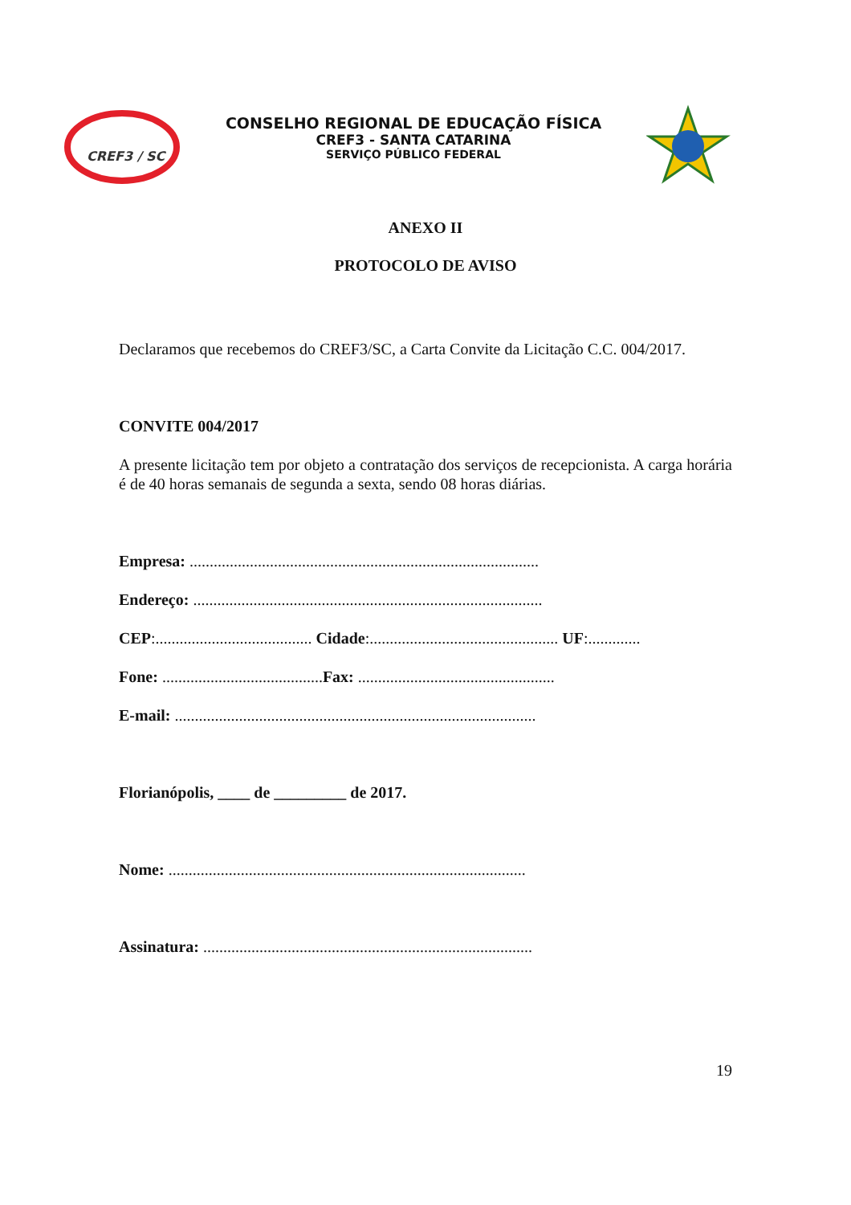CREF3 / SC
CONSELHO REGIONAL DE EDUCAÇÃO FÍSICA
CREF3 - SANTA CATARINA
SERVIÇO PÚBLICO FEDERAL
ANEXO II
PROTOCOLO DE AVISO
Declaramos que recebemos do CREF3/SC, a Carta Convite da Licitação C.C. 004/2017.
CONVITE 004/2017
A presente licitação tem por objeto a contratação dos serviços de recepcionista. A carga horária é de 40 horas semanais de segunda a sexta, sendo 08 horas diárias.
Empresa: .......................................................................................
Endereço: .......................................................................................
CEP:....................................... Cidade:............................................... UF:.............
Fone: ........................................ Fax: .................................................
E-mail: ..........................................................................................
Florianópolis, ____ de _________ de 2017.
Nome: .........................................................................................
Assinatura: ..................................................................................
19